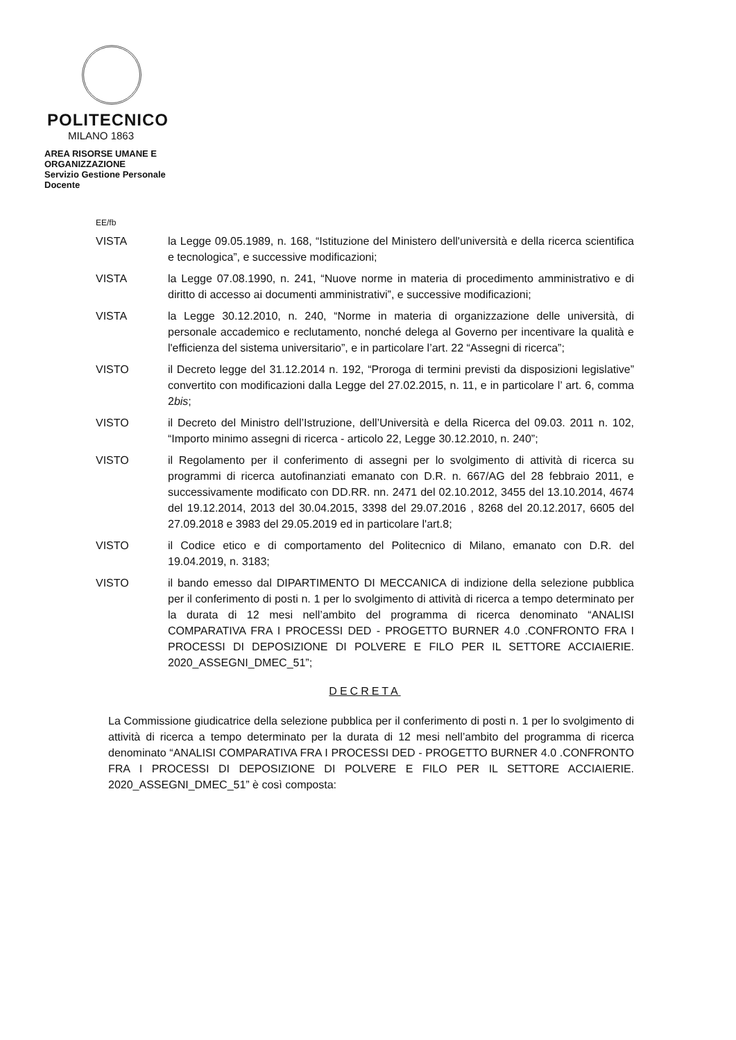POLITECNICO
MILANO 1863
AREA RISORSE UMANE E ORGANIZZAZIONE
Servizio Gestione Personale Docente
EE/fb
VISTA la Legge 09.05.1989, n. 168, “Istituzione del Ministero dell'università e della ricerca scientifica e tecnologica”, e successive modificazioni;
VISTA la Legge 07.08.1990, n. 241, “Nuove norme in materia di procedimento amministrativo e di diritto di accesso ai documenti amministrativi”, e successive modificazioni;
VISTA la Legge 30.12.2010, n. 240, “Norme in materia di organizzazione delle università, di personale accademico e reclutamento, nonché delega al Governo per incentivare la qualità e l'efficienza del sistema universitario”, e in particolare l’art. 22 “Assegni di ricerca”;
VISTO il Decreto legge del 31.12.2014 n. 192, “Proroga di termini previsti da disposizioni legislative” convertito con modificazioni dalla Legge del 27.02.2015, n. 11, e in particolare l’ art. 6, comma 2bis;
VISTO il Decreto del Ministro dell’Istruzione, dell’Università e della Ricerca del 09.03. 2011 n. 102, “Importo minimo assegni di ricerca - articolo 22, Legge 30.12.2010, n. 240”;
VISTO il Regolamento per il conferimento di assegni per lo svolgimento di attività di ricerca su programmi di ricerca autofinanziati emanato con D.R. n. 667/AG del 28 febbraio 2011, e successivamente modificato con DD.RR. nn. 2471 del 02.10.2012, 3455 del 13.10.2014, 4674 del 19.12.2014, 2013 del 30.04.2015, 3398 del 29.07.2016 , 8268 del 20.12.2017, 6605 del 27.09.2018 e 3983 del 29.05.2019 ed in particolare l'art.8;
VISTO il Codice etico e di comportamento del Politecnico di Milano, emanato con D.R. del 19.04.2019, n. 3183;
VISTO il bando emesso dal DIPARTIMENTO DI MECCANICA di indizione della selezione pubblica per il conferimento di posti n. 1 per lo svolgimento di attività di ricerca a tempo determinato per la durata di 12 mesi nell’ambito del programma di ricerca denominato “ANALISI COMPARATIVA FRA I PROCESSI DED - PROGETTO BURNER 4.0 .CONFRONTO FRA I PROCESSI DI DEPOSIZIONE DI POLVERE E FILO PER IL SETTORE ACCIAIERIE. 2020_ASSEGNI_DMEC_51”;
DECRETA
La Commissione giudicatrice della selezione pubblica per il conferimento di posti n. 1 per lo svolgimento di attività di ricerca a tempo determinato per la durata di 12 mesi nell’ambito del programma di ricerca denominato “ANALISI COMPARATIVA FRA I PROCESSI DED - PROGETTO BURNER 4.0 .CONFRONTO FRA I PROCESSI DI DEPOSIZIONE DI POLVERE E FILO PER IL SETTORE ACCIAIERIE. 2020_ASSEGNI_DMEC_51” è così composta: